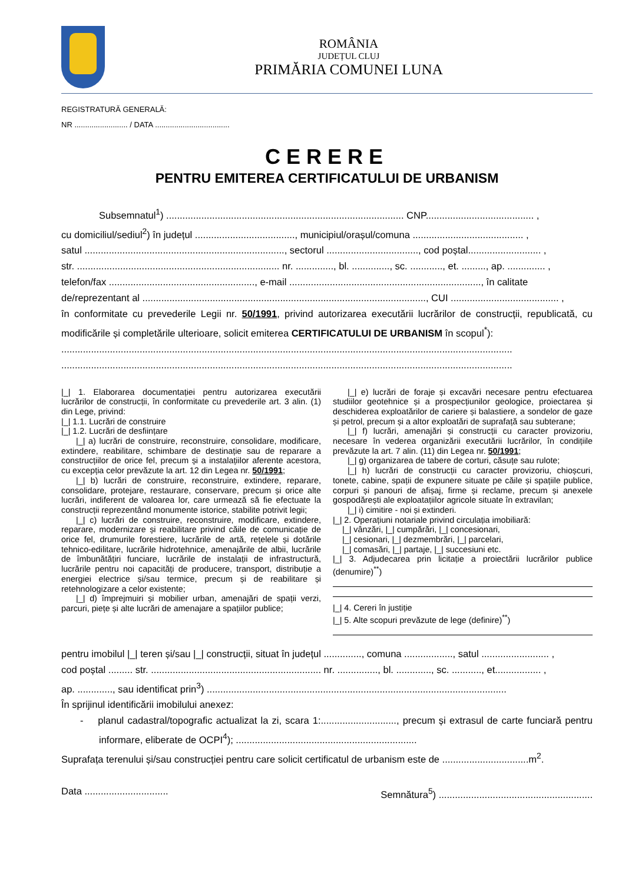ROMÂNIA
JUDEȚUL CLUJ
PRIMĂRIA COMUNEI LUNA
REGISTRATURĂ GENERALĂ:
NR ......................... / DATA ...................................
CERERE
PENTRU EMITEREA CERTIFICATULUI DE URBANISM
Subsemnatul<sup>1</sup>) ........................................................................................ CNP........................................ ,
cu domiciliul/sediul<sup>2</sup>) în județul ....................................., municipiul/orașul/comuna ......................................... ,
satul .........................................................................., sectorul .................................., cod poștal........................... ,
str. ........................................................................... nr. .............., bl. .............., sc. ............, et. ........., ap. .............. ,
telefon/fax ......................................................, e-mail ......................................................................., în calitate
de/reprezentant al ........................................................................................................., CUI ........................................ ,
în conformitate cu prevederile Legii nr. 50/1991, privind autorizarea executării lucrărilor de construcții, republicată, cu modificările și completările ulterioare, solicit emiterea CERTIFICATULUI DE URBANISM în scopul<sup>*</sup>):
.......................................................................................................................................................................
.......................................................................................................................................................................
|_| 1. Elaborarea documentației pentru autorizarea executării lucrărilor de construcții, în conformitate cu prevederile art. 3 alin. (1) din Lege, privind:
|_| 1.1. Lucrări de construire
|_| 1.2. Lucrări de desființare
|_| a) lucrări de construire, reconstruire, consolidare, modificare, extindere, reabilitare, schimbare de destinație sau de reparare a construcțiilor de orice fel, precum și a instalațiilor aferente acestora, cu excepția celor prevăzute la art. 12 din Legea nr. 50/1991;
|_| b) lucrări de construire, reconstruire, extindere, reparare, consolidare, protejare, restaurare, conservare, precum și orice alte lucrări, indiferent de valoarea lor, care urmează să fie efectuate la construcții reprezentând monumente istorice, stabilite potrivit legii;
|_| c) lucrări de construire, reconstruire, modificare, extindere, reparare, modernizare și reabilitare privind căile de comunicație de orice fel, drumurile forestiere, lucrările de artă, rețelele și dotările tehnico-edilitare, lucrările hidrotehnice, amenajările de albii, lucrările de îmbunătățiri funciare, lucrările de instalații de infrastructură, lucrările pentru noi capacități de producere, transport, distribuție a energiei electrice și/sau termice, precum și de reabilitare și retehnologizare a celor existente;
|_| d) împrejmuiri și mobilier urban, amenajări de spații verzi, parcuri, piețe și alte lucrări de amenajare a spațiilor publice;
|_| e) lucrări de foraje și excavări necesare pentru efectuarea studiilor geotehnice și a prospecțiunilor geologice, proiectarea și deschiderea exploatărilor de cariere și balastiere, a sondelor de gaze și petrol, precum și a altor exploatări de suprafață sau subterane;
|_| f) lucrări, amenajări și construcții cu caracter provizoriu, necesare în vederea organizării executării lucrărilor, în condițiile prevăzute la art. 7 alin. (11) din Legea nr. 50/1991;
|_| g) organizarea de tabere de corturi, căsuțe sau rulote;
|_| h) lucrări de construcții cu caracter provizoriu, chioșcuri, tonete, cabine, spații de expunere situate pe căile și spațiile publice, corpuri și panouri de afișaj, firme și reclame, precum și anexele gospodărești ale exploatațiilor agricole situate în extravilan;
|_| i) cimitire - noi și extinderi.
|_| 2. Operațiuni notariale privind circulația imobiliară:
|_| vânzări, |_| cumpărări, |_| concesionari,
|_| cesionari, |_| dezmembrări, |_| parcelari,
|_| comasări, |_| partaje, |_| succesiuni etc.
|_| 3. Adjudecarea prin licitație a proiectării lucrărilor publice (denumire)<sup>**</sup>)
|_| 4. Cereri în justiție
|_| 5. Alte scopuri prevăzute de lege (definire)<sup>**</sup>)
pentru imobilul |_| teren și/sau |_| construcții, situat în județul .............., comuna .................., satul ......................... ,
cod poștal ......... str. ............................................................... nr. ..............., bl. ............., sc. ..........., et................. ,
ap. ............., sau identificat prin<sup>3</sup>) ...............................................................................................................
În sprijinul identificării imobilului anexez:
- planul cadastral/topografic actualizat la zi, scara 1:............................, precum și extrasul de carte funciară pentru informare, eliberate de OCPI<sup>4</sup>); ...................................................................
Suprafața terenului și/sau construcției pentru care solicit certificatul de urbanism este de ................................m<sup>2</sup>.
Data ............................... Semnătura<sup>5</sup>) .........................................................